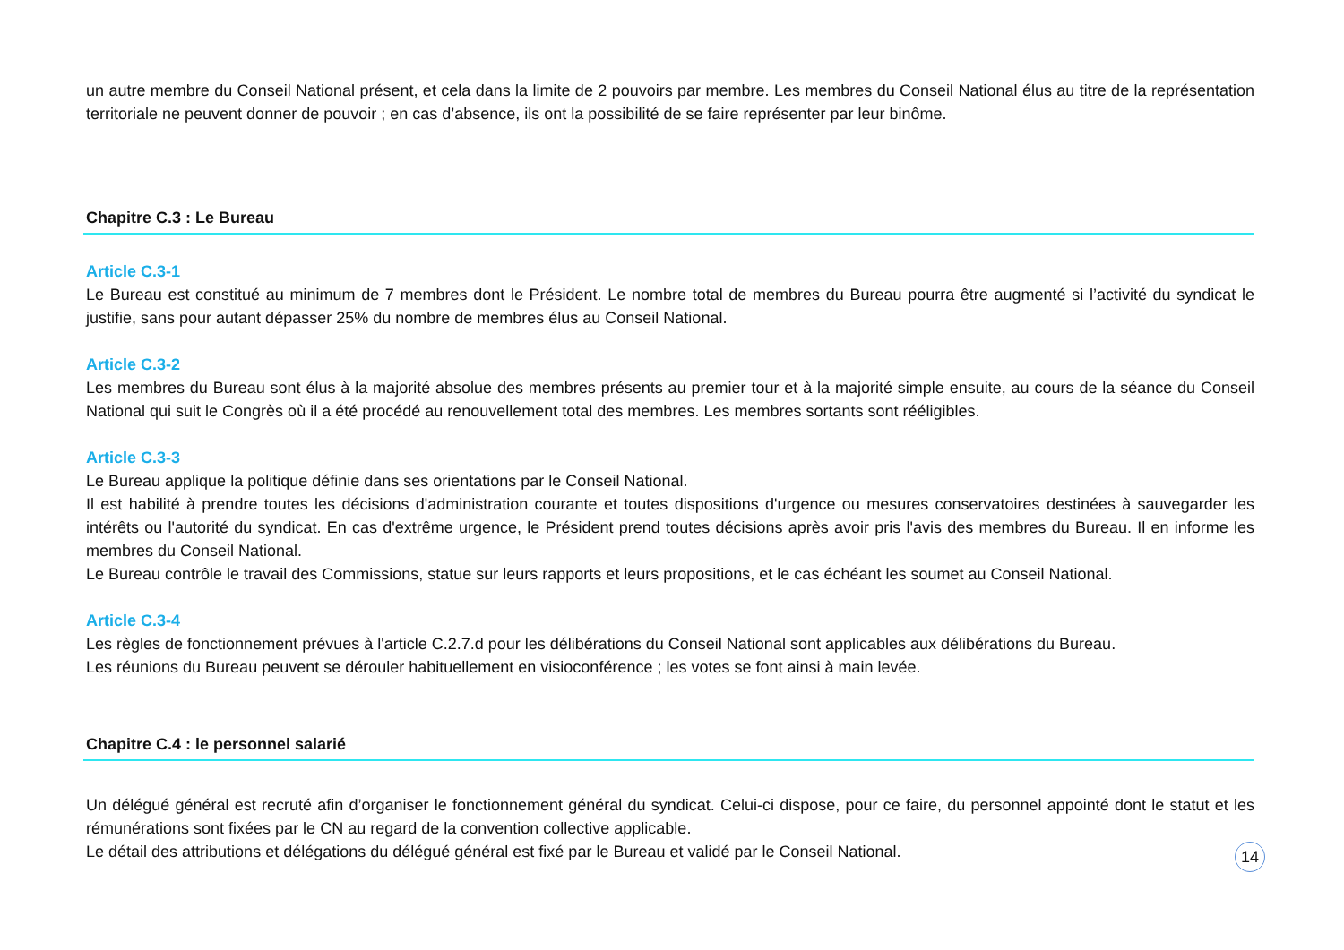un autre membre du Conseil National présent, et cela dans la limite de 2 pouvoirs par membre. Les membres du Conseil National élus au titre de la représentation territoriale ne peuvent donner de pouvoir ; en cas d’absence, ils ont la possibilité de se faire représenter par leur binôme.
Chapitre C.3 : Le Bureau
Article C.3-1
Le Bureau est constitué au minimum de 7 membres dont le Président. Le nombre total de membres du Bureau pourra être augmenté si l’activité du syndicat le justifie, sans pour autant dépasser 25% du nombre de membres élus au Conseil National.
Article C.3-2
Les membres du Bureau sont élus à la majorité absolue des membres présents au premier tour et à la majorité simple ensuite, au cours de la séance du Conseil National qui suit le Congrès où il a été procédé au renouvellement total des membres. Les membres sortants sont rééligibles.
Article C.3-3
Le Bureau applique la politique définie dans ses orientations par le Conseil National.
Il est habilité à prendre toutes les décisions d'administration courante et toutes dispositions d'urgence ou mesures conservatoires destinées à sauvegarder les intérêts ou l'autorité du syndicat. En cas d'extrême urgence, le Président prend toutes décisions après avoir pris l'avis des membres du Bureau. Il en informe les membres du Conseil National.
Le Bureau contrôle le travail des Commissions, statue sur leurs rapports et leurs propositions, et le cas échéant les soumet au Conseil National.
Article C.3-4
Les règles de fonctionnement prévues à l'article C.2.7.d pour les délibérations du Conseil National sont applicables aux délibérations du Bureau.
Les réunions du Bureau peuvent se dérouler habituellement en visioconférence ; les votes se font ainsi à main levée.
Chapitre C.4 : le personnel salarié
Un délégué général est recruté afin d’organiser le fonctionnement général du syndicat. Celui-ci dispose, pour ce faire, du personnel appointé dont le statut et les rémunérations sont fixées par le CN au regard de la convention collective applicable.
Le détail des attributions et délégations du délégué général est fixé par le Bureau et validé par le Conseil National.
14